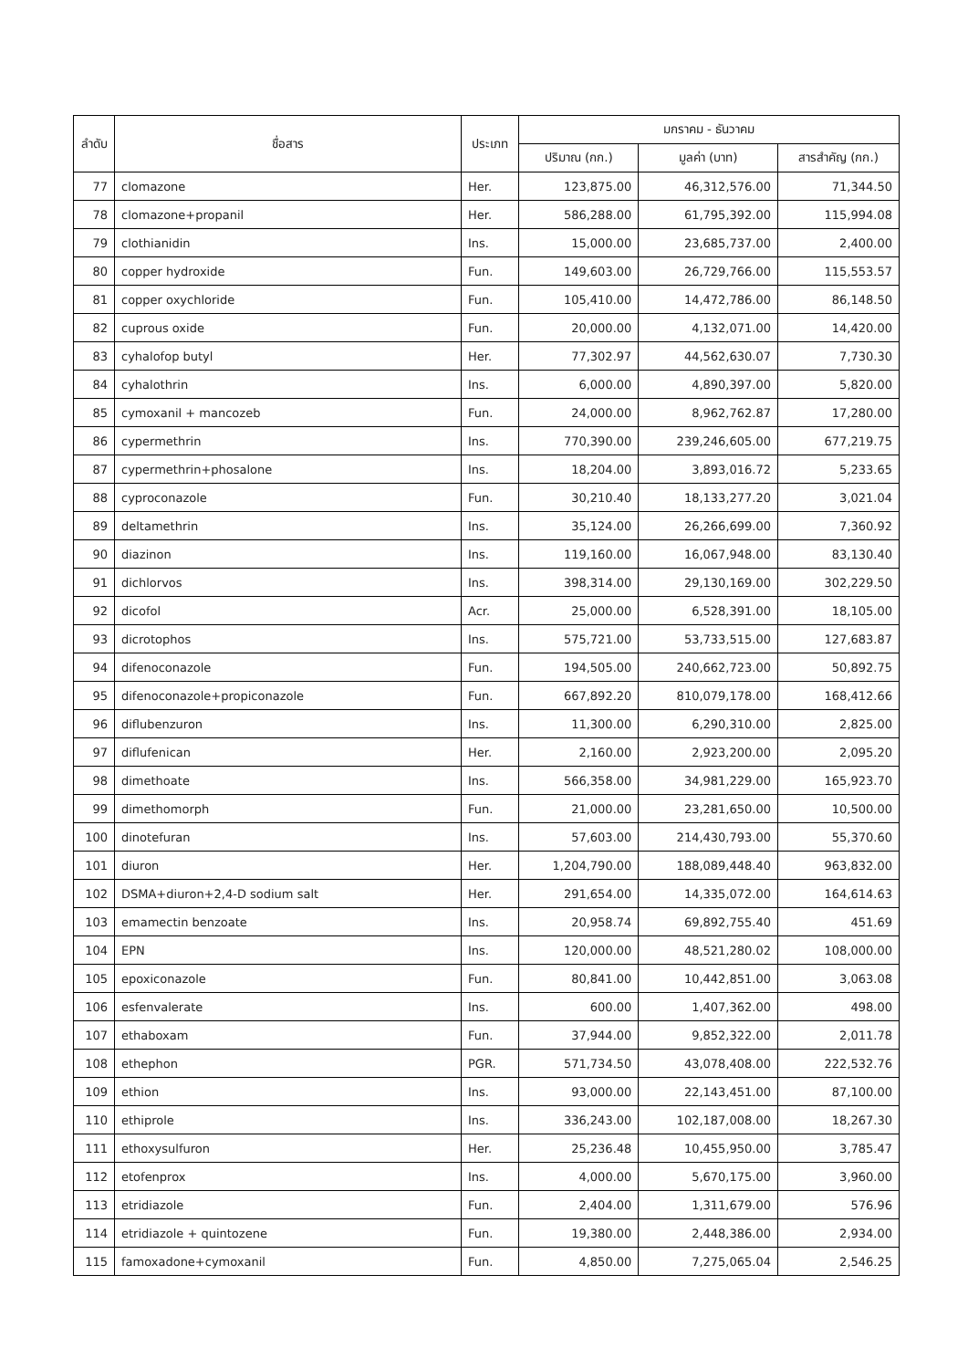| ลำดับ | ชื่อสาร | ประเภท | มกราคม - ธันวาคม | | |
| --- | --- | --- | --- | --- | --- |
| | | | ปริมาณ (กก.) | มูลค่า (บาท) | สารสำคัญ (กก.) |
| 77 | clomazone | Her. | 123,875.00 | 46,312,576.00 | 71,344.50 |
| 78 | clomazone+propanil | Her. | 586,288.00 | 61,795,392.00 | 115,994.08 |
| 79 | clothianidin | Ins. | 15,000.00 | 23,685,737.00 | 2,400.00 |
| 80 | copper hydroxide | Fun. | 149,603.00 | 26,729,766.00 | 115,553.57 |
| 81 | copper oxychloride | Fun. | 105,410.00 | 14,472,786.00 | 86,148.50 |
| 82 | cuprous oxide | Fun. | 20,000.00 | 4,132,071.00 | 14,420.00 |
| 83 | cyhalofop butyl | Her. | 77,302.97 | 44,562,630.07 | 7,730.30 |
| 84 | cyhalothrin | Ins. | 6,000.00 | 4,890,397.00 | 5,820.00 |
| 85 | cymoxanil + mancozeb | Fun. | 24,000.00 | 8,962,762.87 | 17,280.00 |
| 86 | cypermethrin | Ins. | 770,390.00 | 239,246,605.00 | 677,219.75 |
| 87 | cypermethrin+phosalone | Ins. | 18,204.00 | 3,893,016.72 | 5,233.65 |
| 88 | cyproconazole | Fun. | 30,210.40 | 18,133,277.20 | 3,021.04 |
| 89 | deltamethrin | Ins. | 35,124.00 | 26,266,699.00 | 7,360.92 |
| 90 | diazinon | Ins. | 119,160.00 | 16,067,948.00 | 83,130.40 |
| 91 | dichlorvos | Ins. | 398,314.00 | 29,130,169.00 | 302,229.50 |
| 92 | dicofol | Acr. | 25,000.00 | 6,528,391.00 | 18,105.00 |
| 93 | dicrotophos | Ins. | 575,721.00 | 53,733,515.00 | 127,683.87 |
| 94 | difenoconazole | Fun. | 194,505.00 | 240,662,723.00 | 50,892.75 |
| 95 | difenoconazole+propiconazole | Fun. | 667,892.20 | 810,079,178.00 | 168,412.66 |
| 96 | diflubenzuron | Ins. | 11,300.00 | 6,290,310.00 | 2,825.00 |
| 97 | diflufenican | Her. | 2,160.00 | 2,923,200.00 | 2,095.20 |
| 98 | dimethoate | Ins. | 566,358.00 | 34,981,229.00 | 165,923.70 |
| 99 | dimethomorph | Fun. | 21,000.00 | 23,281,650.00 | 10,500.00 |
| 100 | dinotefuran | Ins. | 57,603.00 | 214,430,793.00 | 55,370.60 |
| 101 | diuron | Her. | 1,204,790.00 | 188,089,448.40 | 963,832.00 |
| 102 | DSMA+diuron+2,4-D sodium salt | Her. | 291,654.00 | 14,335,072.00 | 164,614.63 |
| 103 | emamectin benzoate | Ins. | 20,958.74 | 69,892,755.40 | 451.69 |
| 104 | EPN | Ins. | 120,000.00 | 48,521,280.02 | 108,000.00 |
| 105 | epoxiconazole | Fun. | 80,841.00 | 10,442,851.00 | 3,063.08 |
| 106 | esfenvalerate | Ins. | 600.00 | 1,407,362.00 | 498.00 |
| 107 | ethaboxam | Fun. | 37,944.00 | 9,852,322.00 | 2,011.78 |
| 108 | ethephon | PGR. | 571,734.50 | 43,078,408.00 | 222,532.76 |
| 109 | ethion | Ins. | 93,000.00 | 22,143,451.00 | 87,100.00 |
| 110 | ethiprole | Ins. | 336,243.00 | 102,187,008.00 | 18,267.30 |
| 111 | ethoxysulfuron | Her. | 25,236.48 | 10,455,950.00 | 3,785.47 |
| 112 | etofenprox | Ins. | 4,000.00 | 5,670,175.00 | 3,960.00 |
| 113 | etridiazole | Fun. | 2,404.00 | 1,311,679.00 | 576.96 |
| 114 | etridiazole + quintozene | Fun. | 19,380.00 | 2,448,386.00 | 2,934.00 |
| 115 | famoxadone+cymoxanil | Fun. | 4,850.00 | 7,275,065.04 | 2,546.25 |